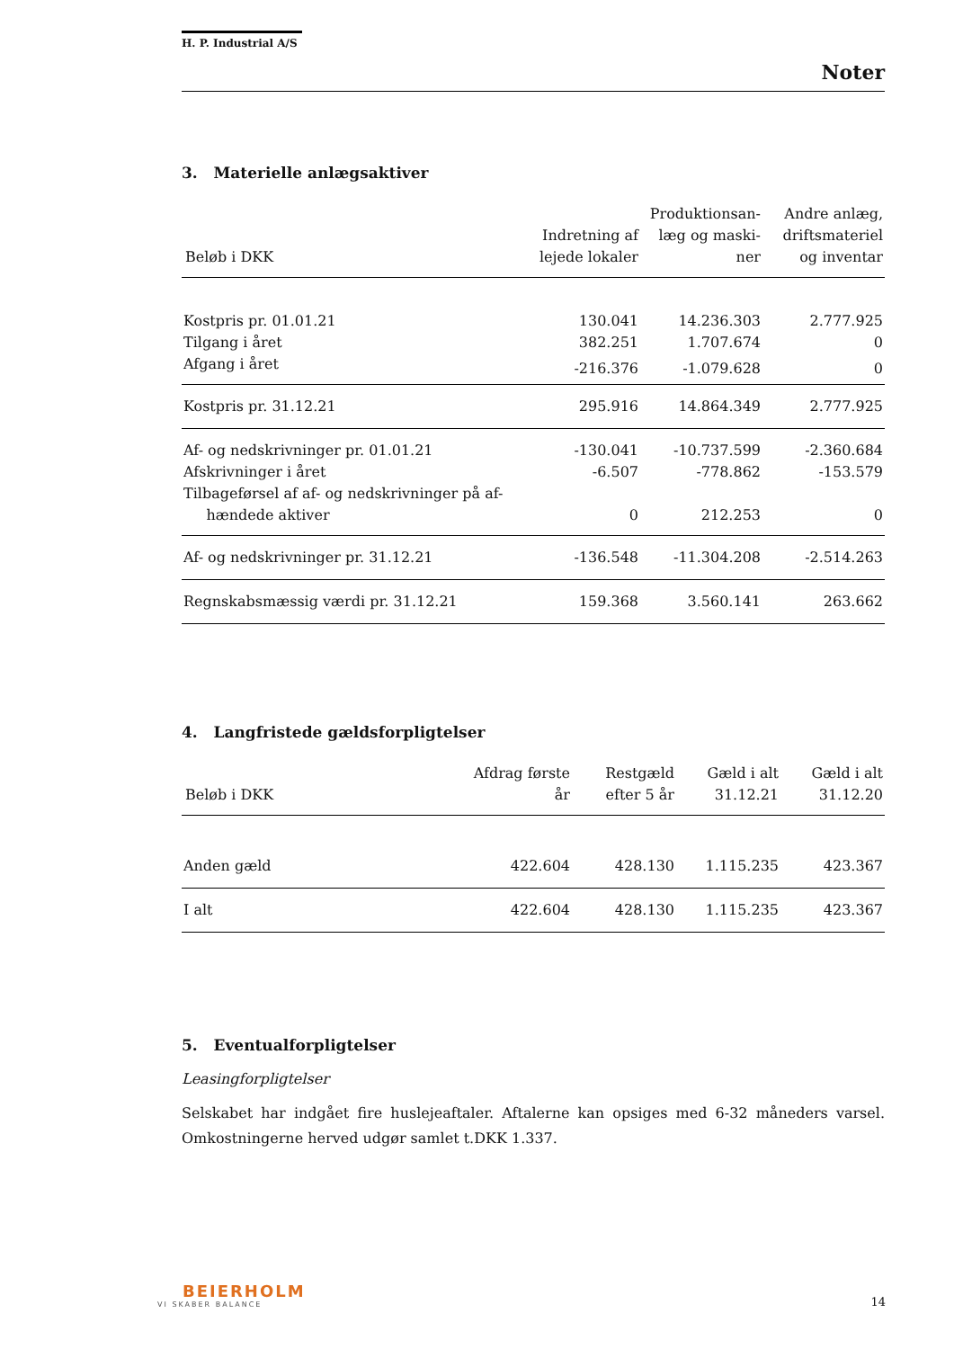H. P. Industrial A/S
Noter
3. Materielle anlægsaktiver
| Beløb i DKK | Indretning af lejede lokaler | Produktionsan-læg og maski-ner | Andre anlæg, driftsmateriel og inventar |
| --- | --- | --- | --- |
| Kostpris pr. 01.01.21 | 130.041 | 14.236.303 | 2.777.925 |
| Tilgang i året | 382.251 | 1.707.674 | 0 |
| Afgang i året | -216.376 | -1.079.628 | 0 |
| Kostpris pr. 31.12.21 | 295.916 | 14.864.349 | 2.777.925 |
| Af- og nedskrivninger pr. 01.01.21 | -130.041 | -10.737.599 | -2.360.684 |
| Afskrivninger i året | -6.507 | -778.862 | -153.579 |
| Tilbageførsel af af- og nedskrivninger på af- hændede aktiver | 0 | 212.253 | 0 |
| Af- og nedskrivninger pr. 31.12.21 | -136.548 | -11.304.208 | -2.514.263 |
| Regnskabsmæssig værdi pr. 31.12.21 | 159.368 | 3.560.141 | 263.662 |
4. Langfristede gældsforpligtelser
| Beløb i DKK | Afdrag første år | Restgæld efter 5 år | Gæld i alt 31.12.21 | Gæld i alt 31.12.20 |
| --- | --- | --- | --- | --- |
| Anden gæld | 422.604 | 428.130 | 1.115.235 | 423.367 |
| I alt | 422.604 | 428.130 | 1.115.235 | 423.367 |
5. Eventualforpligtelser
Leasingforpligtelser
Selskabet har indgået fire huslejeaftaler. Aftalerne kan opsiges med 6-32 måneders varsel. Omkostningerne herved udgør samlet t.DKK 1.337.
BEIERHOLM
VI SKABER BALANCE
14